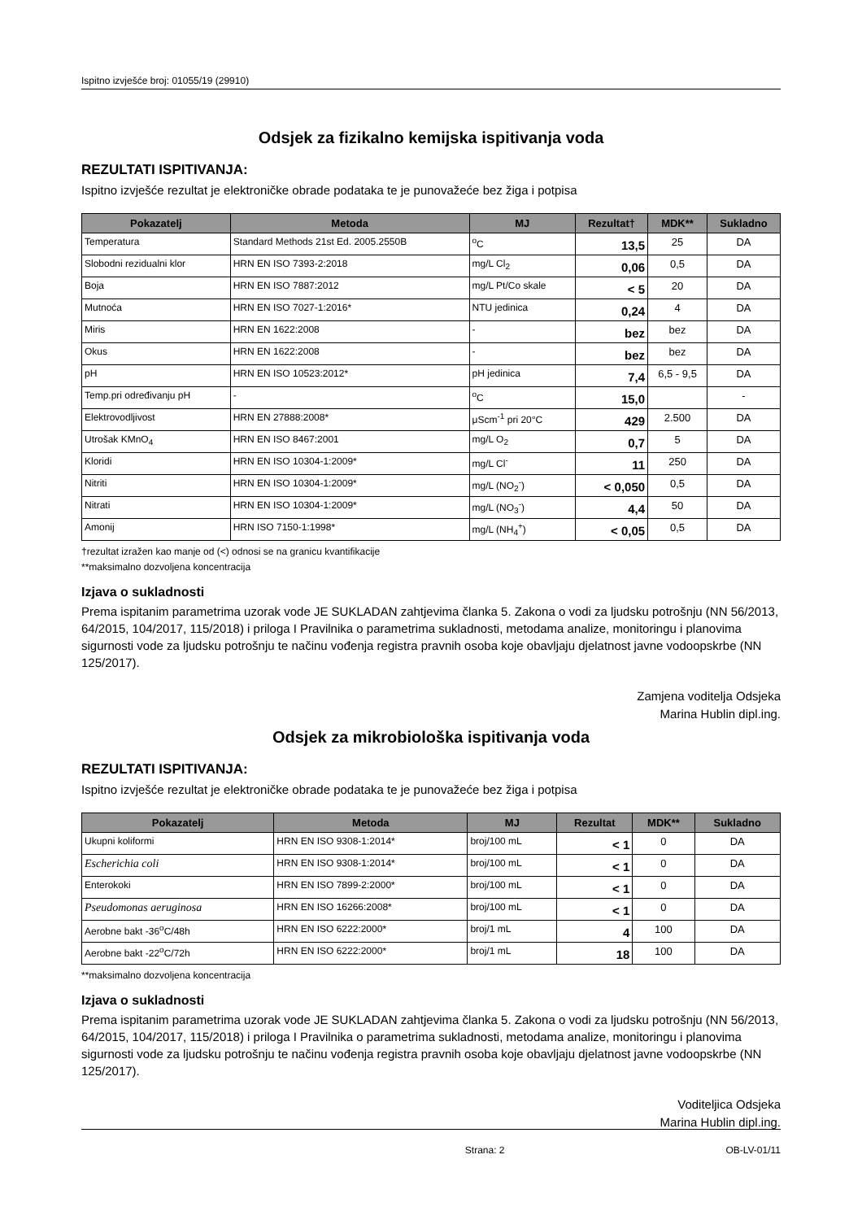Ispitno izvješće broj: 01055/19 (29910)
Odsjek za fizikalno kemijska ispitivanja voda
REZULTATI ISPITIVANJA:
Ispitno izvješće rezultat je elektroničke obrade podataka te je punovažeće bez žiga i potpisa
| Pokazatelj | Metoda | MJ | Rezultat† | MDK** | Sukladno |
| --- | --- | --- | --- | --- | --- |
| Temperatura | Standard Methods 21st Ed. 2005.2550B | <sup>o</sup> C | 13,5 | 25 | DA |
| Slobodni rezidualni klor | HRN EN ISO 7393-2:2018 | mg/L Cl<sub>2</sub> | 0,06 | 0,5 | DA |
| Boja | HRN EN ISO 7887:2012 | mg/L Pt/Co skale | < 5 | 20 | DA |
| Mutnoća | HRN EN ISO 7027-1:2016* | NTU jedinica | 0,24 | 4 | DA |
| Miris | HRN EN 1622:2008 | - | bez | bez | DA |
| Okus | HRN EN 1622:2008 | - | bez | bez | DA |
| pH | HRN EN ISO 10523:2012* | pH jedinica | 7,4 | 6,5 - 9,5 | DA |
| Temp.pri određivanju pH | - | <sup>o</sup> C | 15,0 | | - |
| Elektrovodljivost | HRN EN 27888:2008* | μScm<sup>-1</sup> pri 20°C | 429 | 2.500 | DA |
| Utrošak KMnO<sub>4</sub> | HRN EN ISO 8467:2001 | mg/L O<sub>2</sub> | 0,7 | 5 | DA |
| Kloridi | HRN EN ISO 10304-1:2009* | mg/L Cl<sup>-</sup> | 11 | 250 | DA |
| Nitriti | HRN EN ISO 10304-1:2009* | mg/L (NO<sub>2</sub><sup>-</sup>) | < 0,050 | 0,5 | DA |
| Nitrati | HRN EN ISO 10304-1:2009* | mg/L (NO<sub>3</sub><sup>-</sup>) | 4,4 | 50 | DA |
| Amonij | HRN ISO 7150-1:1998* | mg/L (NH<sub>4</sub><sup>+</sup>) | < 0,05 | 0,5 | DA |
†rezultat izražen kao manje od (<) odnosi se na granicu kvantifikacije
**maksimalno dozvoljena koncentracija
Izjava o sukladnosti
Prema ispitanim parametrima uzorak vode JE SUKLADAN zahtjevima članka 5. Zakona o vodi za ljudsku potrošnju (NN 56/2013, 64/2015, 104/2017, 115/2018) i priloga I Pravilnika o parametrima sukladnosti, metodama analize, monitoringu i planovima sigurnosti vode za ljudsku potrošnju te načinu vođenja registra pravnih osoba koje obavljaju djelatnost javne vodoopskrbe (NN 125/2017).
Zamjena voditelja Odsjeka
Marina Hublin dipl.ing.
Odsjek za mikrobiološka ispitivanja voda
REZULTATI ISPITIVANJA:
Ispitno izvješće rezultat je elektroničke obrade podataka te je punovažeće bez žiga i potpisa
| Pokazatelj | Metoda | MJ | Rezultat | MDK** | Sukladno |
| --- | --- | --- | --- | --- | --- |
| Ukupni koliformi | HRN EN ISO 9308-1:2014* | broj/100 mL | < 1 | 0 | DA |
| Escherichia coli | HRN EN ISO 9308-1:2014* | broj/100 mL | < 1 | 0 | DA |
| Enterokoki | HRN EN ISO 7899-2:2000* | broj/100 mL | < 1 | 0 | DA |
| Pseudomonas aeruginosa | HRN EN ISO 16266:2008* | broj/100 mL | < 1 | 0 | DA |
| Aerobne bakt -36<sup>o</sup>C/48h | HRN EN ISO 6222:2000* | broj/1 mL | 4 | 100 | DA |
| Aerobne bakt -22<sup>o</sup>C/72h | HRN EN ISO 6222:2000* | broj/1 mL | 18 | 100 | DA |
**maksimalno dozvoljena koncentracija
Izjava o sukladnosti
Prema ispitanim parametrima uzorak vode JE SUKLADAN zahtjevima članka 5. Zakona o vodi za ljudsku potrošnju (NN 56/2013, 64/2015, 104/2017, 115/2018) i priloga I Pravilnika o parametrima sukladnosti, metodama analize, monitoringu i planovima sigurnosti vode za ljudsku potrošnju te načinu vođenja registra pravnih osoba koje obavljaju djelatnost javne vodoopskrbe (NN 125/2017).
Voditeljica Odsjeka
Marina Hublin dipl.ing.
Strana: 2 OB-LV-01/11